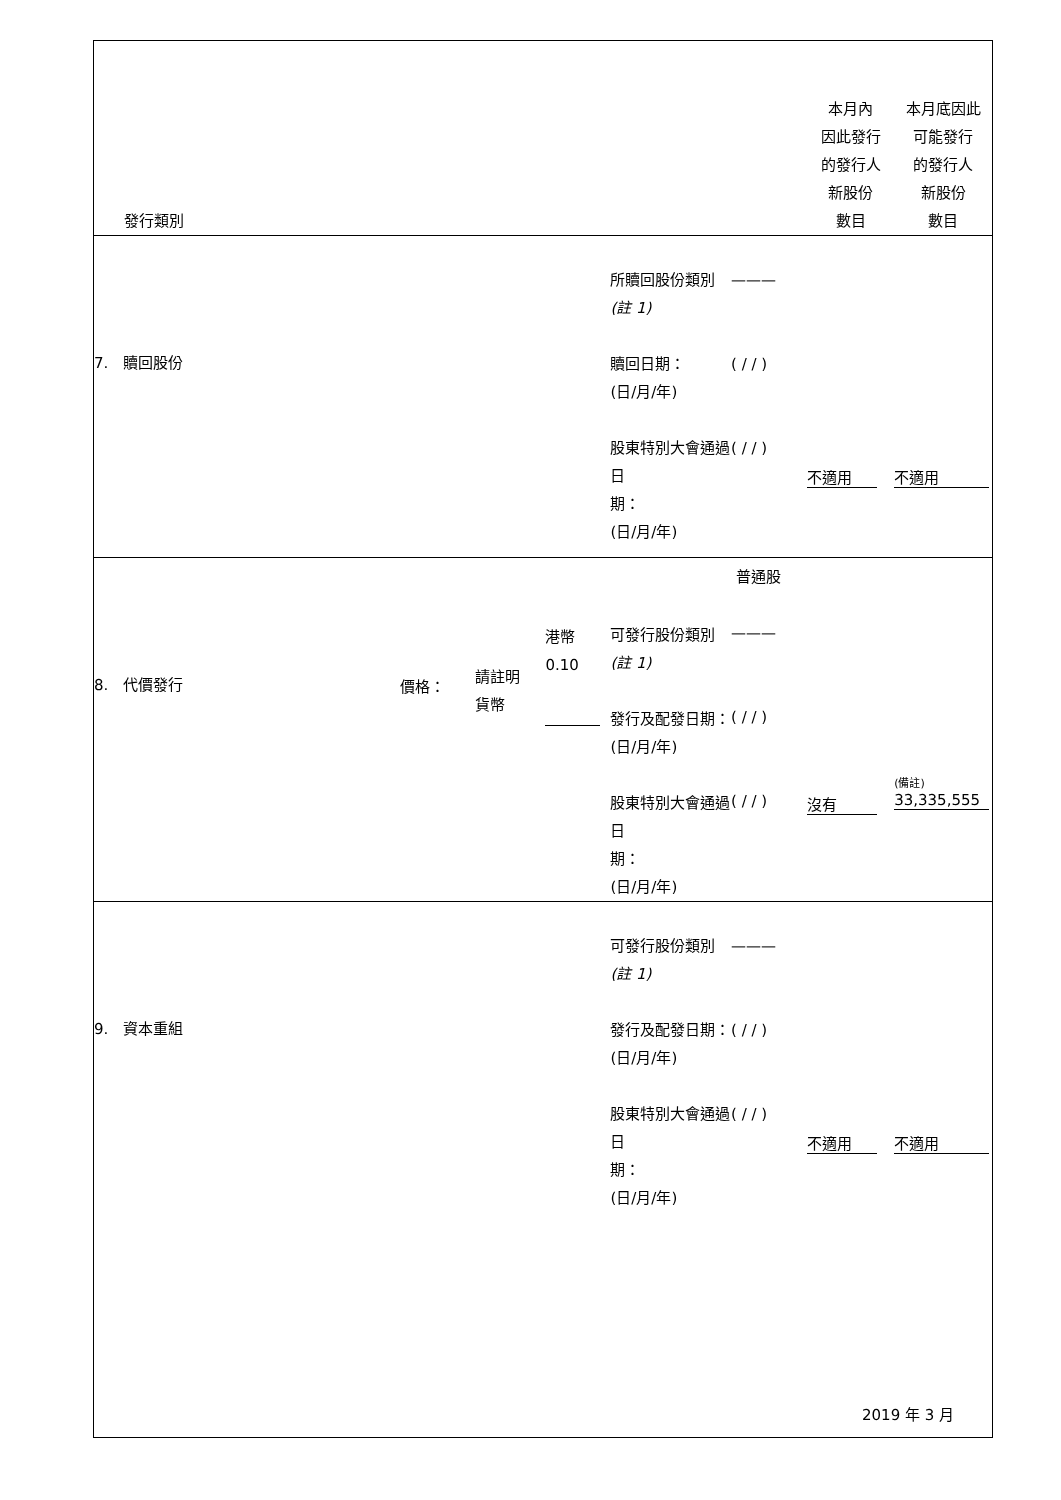| 發行類別 | | | | 本月內 因此發行 的發行人 新股份 數目 | 本月底因此 可能發行 的發行人 新股份 數目 |
| --- | --- | --- | --- | --- | --- |
| 7. 贖回股份 | | 所贖回股份類別 (註 1) 贖回日期： (日/月/年) 股東特別大會通過日 期： (日/月/年) | ——— ( / / ) ( / / ) | 不適用 | 不適用 |
| 8. 代價發行 | 價格： 請註明 貨幣 港幣 0.10 | 可發行股份類別 (註 1) 發行及配發日期： (日/月/年) 股東特別大會通過日 期： (日/月/年) | 普通股 ——— ( / / ) ( / / ) | 沒有 | (備註) 33,335,555 |
| 9. 資本重組 | | 可發行股份類別 (註 1) 發行及配發日期： (日/月/年) 股東特別大會通過日 期： (日/月/年) | ——— ( / / ) ( / / ) | 不適用 | 不適用 |
2019 年 3 月